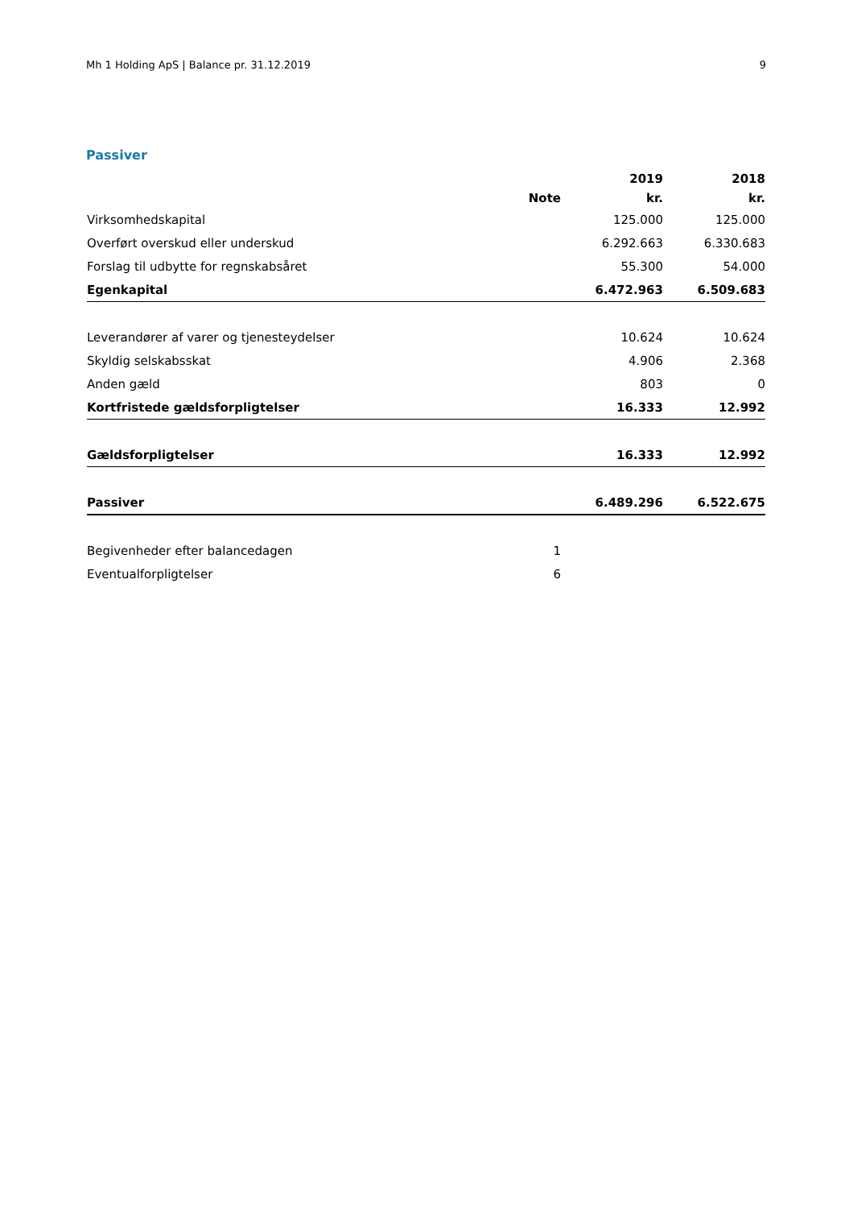Mh 1 Holding ApS | Balance pr. 31.12.2019 9
Passiver
| | | 2019 | 2018 |
| --- | --- | --- | --- |
| | Note | kr. | kr. |
| Virksomhedskapital | | 125.000 | 125.000 |
| Overført overskud eller underskud | | 6.292.663 | 6.330.683 |
| Forslag til udbytte for regnskabsåret | | 55.300 | 54.000 |
| Egenkapital | | 6.472.963 | 6.509.683 |
| Leverandører af varer og tjenesteydelser | | 10.624 | 10.624 |
| Skyldig selskabsskat | | 4.906 | 2.368 |
| Anden gæld | | 803 | 0 |
| Kortfristede gældsforpligtelser | | 16.333 | 12.992 |
| Gældsforpligtelser | | 16.333 | 12.992 |
| Passiver | | 6.489.296 | 6.522.675 |
| Begivenheder efter balancedagen | 1 | | |
| Eventualforpligtelser | 6 | | |